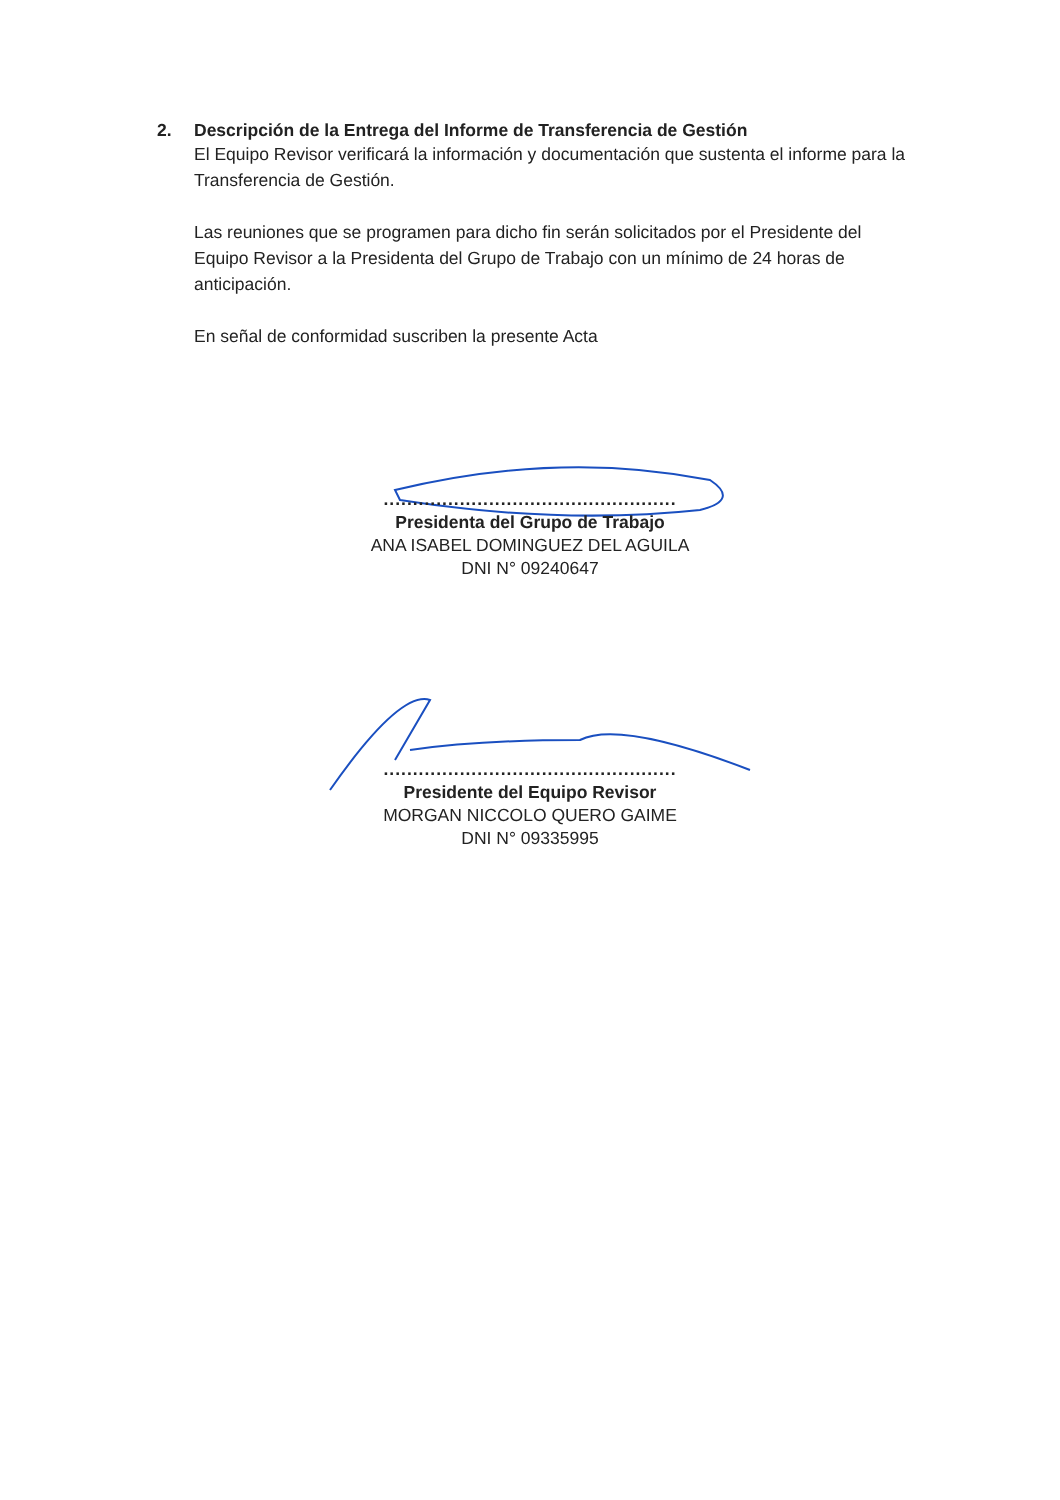2. Descripción de la Entrega del Informe de Transferencia de Gestión
El Equipo Revisor verificará la información y documentación que sustenta el informe para la Transferencia de Gestión.
Las reuniones que se programen para dicho fin serán solicitados por el Presidente del Equipo Revisor a la Presidenta del Grupo de Trabajo con un mínimo de 24 horas de anticipación.
En señal de conformidad suscriben la presente Acta
..................................................
Presidenta del Grupo de Trabajo
ANA ISABEL DOMINGUEZ DEL AGUILA
DNI N° 09240647
..................................................
Presidente del Equipo Revisor
MORGAN NICCOLO QUERO GAIME
DNI N° 09335995